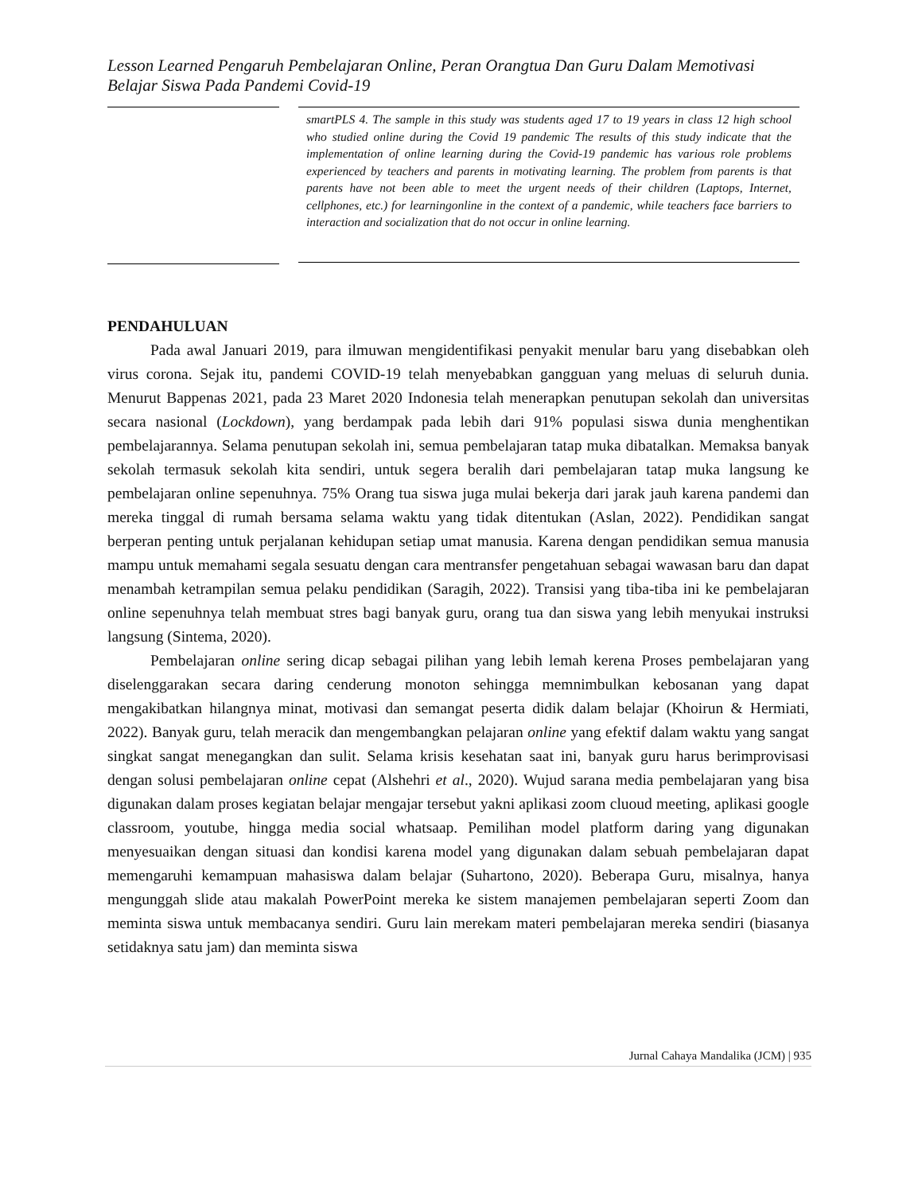Lesson Learned Pengaruh Pembelajaran Online, Peran Orangtua Dan Guru Dalam Memotivasi Belajar Siswa Pada Pandemi Covid-19
smartPLS 4. The sample in this study was students aged 17 to 19 years in class 12 high school who studied online during the Covid 19 pandemic The results of this study indicate that the implementation of online learning during the Covid-19 pandemic has various role problems experienced by teachers and parents in motivating learning. The problem from parents is that parents have not been able to meet the urgent needs of their children (Laptops, Internet, cellphones, etc.) for learningonline in the context of a pandemic, while teachers face barriers to interaction and socialization that do not occur in online learning.
PENDAHULUAN
Pada awal Januari 2019, para ilmuwan mengidentifikasi penyakit menular baru yang disebabkan oleh virus corona. Sejak itu, pandemi COVID-19 telah menyebabkan gangguan yang meluas di seluruh dunia. Menurut Bappenas 2021, pada 23 Maret 2020 Indonesia telah menerapkan penutupan sekolah dan universitas secara nasional (Lockdown), yang berdampak pada lebih dari 91% populasi siswa dunia menghentikan pembelajarannya. Selama penutupan sekolah ini, semua pembelajaran tatap muka dibatalkan. Memaksa banyak sekolah termasuk sekolah kita sendiri, untuk segera beralih dari pembelajaran tatap muka langsung ke pembelajaran online sepenuhnya. 75% Orang tua siswa juga mulai bekerja dari jarak jauh karena pandemi dan mereka tinggal di rumah bersama selama waktu yang tidak ditentukan (Aslan, 2022). Pendidikan sangat berperan penting untuk perjalanan kehidupan setiap umat manusia. Karena dengan pendidikan semua manusia mampu untuk memahami segala sesuatu dengan cara mentransfer pengetahuan sebagai wawasan baru dan dapat menambah ketrampilan semua pelaku pendidikan (Saragih, 2022). Transisi yang tiba-tiba ini ke pembelajaran online sepenuhnya telah membuat stres bagi banyak guru, orang tua dan siswa yang lebih menyukai instruksi langsung (Sintema, 2020).
Pembelajaran online sering dicap sebagai pilihan yang lebih lemah kerena Proses pembelajaran yang diselenggarakan secara daring cenderung monoton sehingga memnimbulkan kebosanan yang dapat mengakibatkan hilangnya minat, motivasi dan semangat peserta didik dalam belajar (Khoirun & Hermiati, 2022). Banyak guru, telah meracik dan mengembangkan pelajaran online yang efektif dalam waktu yang sangat singkat sangat menegangkan dan sulit. Selama krisis kesehatan saat ini, banyak guru harus berimprovisasi dengan solusi pembelajaran online cepat (Alshehri et al., 2020). Wujud sarana media pembelajaran yang bisa digunakan dalam proses kegiatan belajar mengajar tersebut yakni aplikasi zoom cluoud meeting, aplikasi google classroom, youtube, hingga media social whatsaap. Pemilihan model platform daring yang digunakan menyesuaikan dengan situasi dan kondisi karena model yang digunakan dalam sebuah pembelajaran dapat memengaruhi kemampuan mahasiswa dalam belajar (Suhartono, 2020). Beberapa Guru, misalnya, hanya mengunggah slide atau makalah PowerPoint mereka ke sistem manajemen pembelajaran seperti Zoom dan meminta siswa untuk membacanya sendiri. Guru lain merekam materi pembelajaran mereka sendiri (biasanya setidaknya satu jam) dan meminta siswa
Jurnal Cahaya Mandalika (JCM) | 935